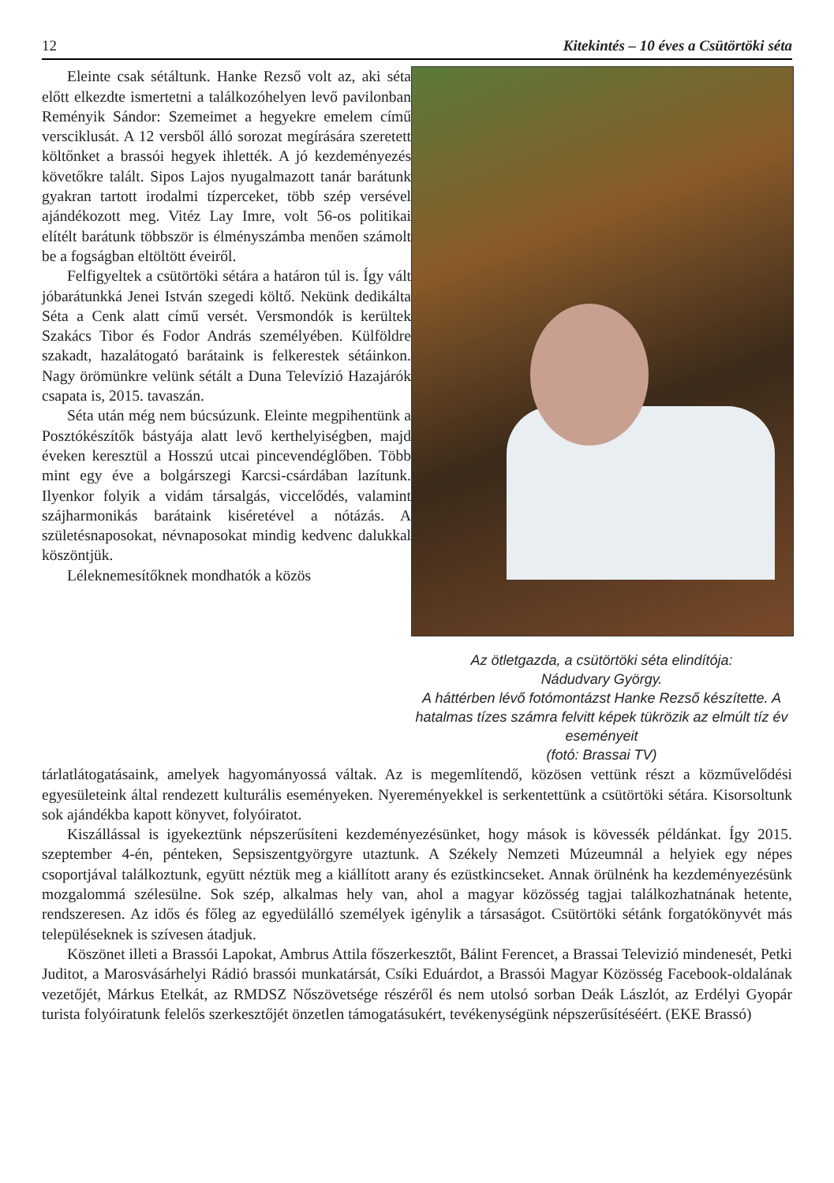12 Kitekintés – 10 éves a Csütörtöki séta
Eleinte csak sétáltunk. Hanke Rezső volt az, aki séta előtt elkezdte ismertetni a találkozóhelyen levő pavilonban Reményik Sándor: Szemeimet a hegyekre emelem című verscik­lusát. A 12 versből álló sorozat megírására szeretett költőnket a brassói hegyek ihlették. A jó kezdeményezés követőkre talált. Sipos Lajos nyugalmazott tanár barátunk gyakran tartott irodalmi tízperceket, több szép versével ajándé­kozott meg. Vitéz Lay Imre, volt 56-os politikai elítélt barátunk többször is élményszámba me­nően számolt be a fogságban eltöltött éveiről.
Felfigyeltek a csütörtöki sétára a határon túl is. Így vált jóbarátunkká Jenei István szegedi költő. Nekünk dedikálta Séta a Cenk alatt című versét. Versmondók is kerültek Szakács Tibor és Fodor András személyében. Külföldre szakadt, hazalátogató barátaink is felkerestek sétáinkon. Nagy örömünkre velünk sétált a Duna Televízió Hazajárók csapata is, 2015. tavaszán.
Séta után még nem búcsúzunk. Eleinte meg­pihentünk a Posztókészítők bástyája alatt levő kerthelyiségben, majd éveken keresztül a Hosszú utcai pincevendéglőben. Több mint egy éve a bolgárszegi Karcsi-csárdában lazítunk. Ilyenkor folyik a vidám társalgás, viccelődés, valamint szájharmonikás barátaink kiséretével a nótázás. A születésnaposokat, névnaposokat mindig ked­venc dalukkal köszöntjük.
Léleknemesítőknek mondhatók a közös
Az ötletgazda, a csütörtöki séta elindítója:
Nádudvary György.
A háttérben lévő fotómontázst Hanke Rezső készítette. A hatalmas tízes számra felvitt ké­pek tükrözik az elmúlt tíz év eseményeit
(fotó: Brassai TV)
tárlatlátogatásaink, amelyek hagyományossá váltak. Az is megemlítendő, közösen vettünk részt a közművelődési egyesületeink által rendezett kulturális eseményeken. Nyereményekkel is serken­tettünk a csütörtöki sétára. Kisorsoltunk sok ajándékba kapott könyvet, folyóiratot.
Kiszállással is igyekeztünk népszerűsíteni kezdeményezésünket, hogy mások is kövessék pél­dánkat. Így 2015. szeptember 4-én, pénteken, Sepsiszentgyörgyre utaztunk. A Székely Nemzeti Múzeumnál a helyiek egy népes csoportjával találkoztunk, együtt néztük meg a kiállított arany és ezüstkincseket. Annak örülnénk ha kezdeményezésünk mozgalommá szélesülne. Sok szép, al­kalmas hely van, ahol a magyar közösség tagjai találkozhatnának hetente, rendszeresen. Az idős és főleg az egyedülálló személyek igénylik a társaságot. Csütörtöki sétánk forgatókönyvét más tele­püléseknek is szívesen átadjuk.
Köszönet illeti a Brassói Lapokat, Ambrus Attila főszerkesztőt, Bálint Ferencet, a Brassai Televizió mindenesét, Petki Juditot, a Marosvásárhelyi Rádió brassói munkatársát, Csíki Eduárdot, a Brassói Magyar Közösség Facebook-oldalának vezetőjét, Márkus Etelkát, az RMDSZ Nőszövet­sége részéről és nem utolsó sorban Deák Lászlót, az Erdélyi Gyopár turista folyóiratunk felelős szerkesztőjét önzetlen támogatásukért, tevékenységünk népszerűsítéséért. (EKE Brassó)